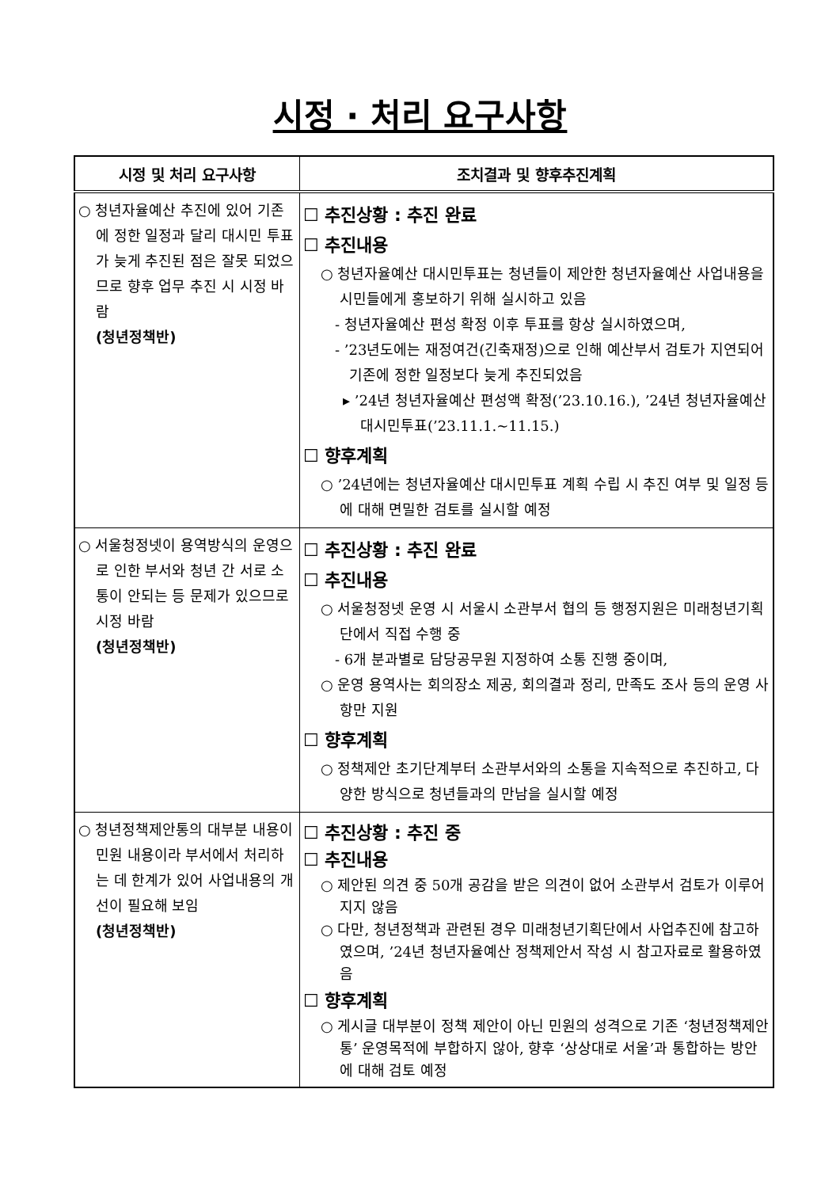시정 · 처리 요구사항
| 시정 및 처리 요구사항 | 조치결과 및 향후추진계획 |
| --- | --- |
| ○ 청년자율예산 추진에 있어 기존에 정한 일정과 달리 대시민 투표가 늦게 추진된 점은 잘못 되었으므로 향후 업무 추진 시 시정 바람 (청년정책반) | ☐ 추진상황 : 추진 완료 ☐ 추진내용 ○ 청년자율예산 대시민투표는 청년들이 제안한 청년자율예산 사업내용을 시민들에게 홍보하기 위해 실시하고 있음 - 청년자율예산 편성 확정 이후 투표를 항상 실시하였으며, - ’23년도에는 재정여건(긴축재정)으로 인해 예산부서 검토가 지연되어 기존에 정한 일정보다 늦게 추진되었음 ▸ ’24년 청년자율예산 편성액 확정(’23.10.16.), ’24년 청년자율예산 대시민투표(’23.11.1.~11.15.) ☐ 향후계획 ○ ’24년에는 청년자율예산 대시민투표 계획 수립 시 추진 여부 및 일정 등에 대해 면밀한 검토를 실시할 예정 |
| ○ 서울청정넷이 용역방식의 운영으로 인한 부서와 청년 간 서로 소통이 안되는 등 문제가 있으므로 시정 바람 (청년정책반) | ☐ 추진상황 : 추진 완료 ☐ 추진내용 ○ 서울청정넷 운영 시 서울시 소관부서 협의 등 행정지원은 미래청년기획단에서 직접 수행 중 - 6개 분과별로 담당공무원 지정하여 소통 진행 중이며, ○ 운영 용역사는 회의장소 제공, 회의결과 정리, 만족도 조사 등의 운영 사항만 지원 ☐ 향후계획 ○ 정책제안 초기단계부터 소관부서와의 소통을 지속적으로 추진하고, 다양한 방식으로 청년들과의 만남을 실시할 예정 |
| ○ 청년정책제안통의 대부분 내용이 민원 내용이라 부서에서 처리하는 데 한계가 있어 사업내용의 개선이 필요해 보임 (청년정책반) | ☐ 추진상황 : 추진 중 ☐ 추진내용 ○ 제안된 의견 중 50개 공감을 받은 의견이 없어 소관부서 검토가 이루어지지 않음 ○ 다만, 청년정책과 관련된 경우 미래청년기획단에서 사업추진에 참고하였으며, ’24년 청년자율예산 정책제안서 작성 시 참고자료로 활용하였음 ☐ 향후계획 ○ 게시글 대부분이 정책 제안이 아닌 민원의 성격으로 기존 ‘청년정책제안통’ 운영목적에 부합하지 않아, 향후 ‘상상대로 서울’과 통합하는 방안에 대해 검토 예정 |